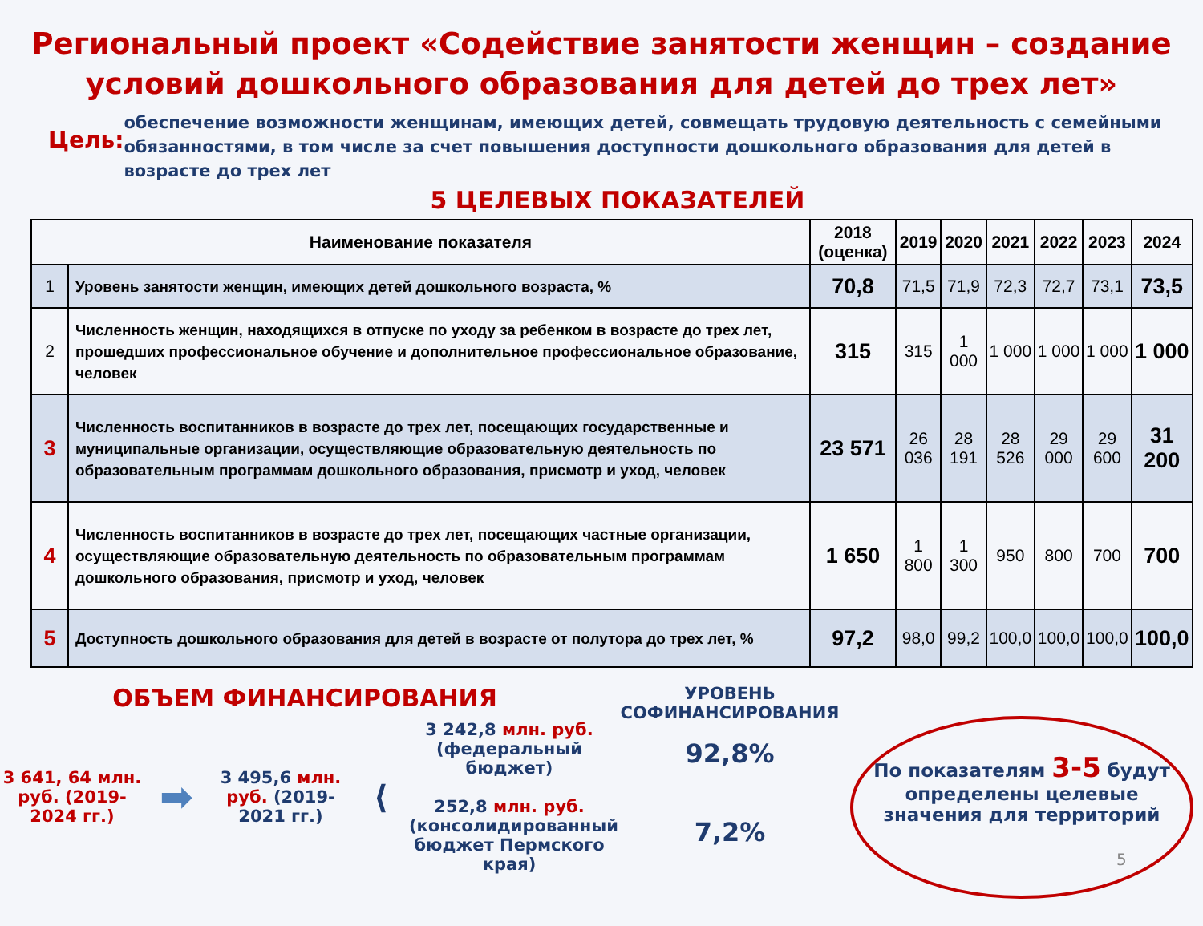Региональный проект «Содействие занятости женщин – создание условий дошкольного образования для детей до трех лет»
Цель:
обеспечение возможности женщинам, имеющих детей, совмещать трудовую деятельность с семейными обязанностями, в том числе за счет повышения доступности дошкольного образования для детей в возрасте до трех лет
5 ЦЕЛЕВЫХ ПОКАЗАТЕЛЕЙ
| Наименование показателя | | 2018 (оценка) | 2019 | 2020 | 2021 | 2022 | 2023 | 2024 |
| --- | --- | --- | --- | --- | --- | --- | --- | --- |
| 1 | Уровень занятости женщин, имеющих детей дошкольного возраста, % | 70,8 | 71,5 | 71,9 | 72,3 | 72,7 | 73,1 | 73,5 |
| 2 | Численность женщин, находящихся в отпуске по уходу за ребенком в возрасте до трех лет, прошедших профессиональное обучение и дополнительное профессиональное образование, человек | 315 | 315 | 1 000 | 1 000 | 1 000 | 1 000 | 1 000 |
| 3 | Численность воспитанников в возрасте до трех лет, посещающих государственные и муниципальные организации, осуществляющие образовательную деятельность по образовательным программам дошкольного образования, присмотр и уход, человек | 23 571 | 26 036 | 28 191 | 28 526 | 29 000 | 29 600 | 31 200 |
| 4 | Численность воспитанников в возрасте до трех лет, посещающих частные организации, осуществляющие образовательную деятельность по образовательным программам дошкольного образования, присмотр и уход, человек | 1 650 | 1 800 | 1 300 | 950 | 800 | 700 | 700 |
| 5 | Доступность дошкольного образования для детей в возрасте от полутора до трех лет, % | 97,2 | 98,0 | 99,2 | 100,0 | 100,0 | 100,0 | 100,0 |
ОБЪЕМ ФИНАНСИРОВАНИЯ
3 641, 64 млн. руб. (2019-2024 гг.)
➡
3 495,6 млн. руб. (2019-2021 гг.)
⟨
3 242,8 млн. руб.
(федеральный бюджет)
252,8 млн. руб.
(консолидированный бюджет Пермского края)
УРОВЕНЬ СОФИНАНСИРОВАНИЯ
92,8%
7,2%
По показателям 3-5 будут определены целевые значения для территорий
5